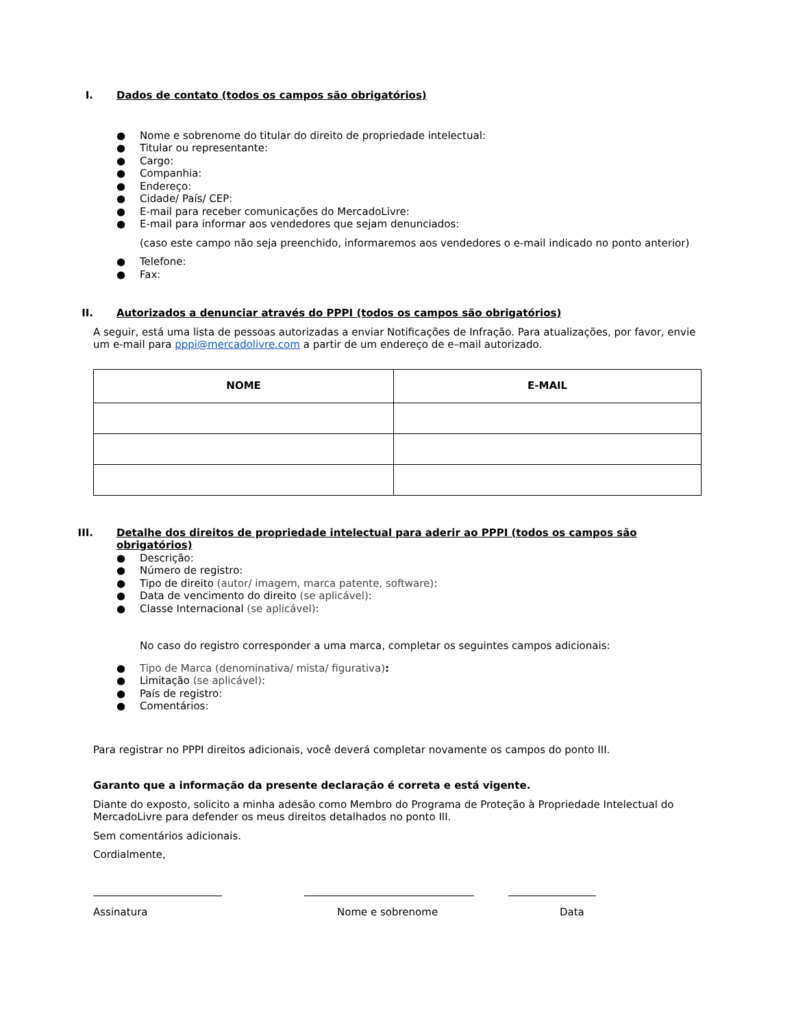I. Dados de contato (todos os campos são obrigatórios)
● Nome e sobrenome do titular do direito de propriedade intelectual:
● Titular ou representante:
● Cargo:
● Companhia:
● Endereço:
● Cidade/ País/ CEP:
● E-mail para receber comunicações do MercadoLivre:
● E-mail para informar aos vendedores que sejam denunciados:
(caso este campo não seja preenchido, informaremos aos vendedores o e-mail indicado no ponto anterior)
● Telefone:
● Fax:
II. Autorizados a denunciar através do PPPI (todos os campos são obrigatórios)
A seguir, está uma lista de pessoas autorizadas a enviar Notificações de Infração. Para atualizações, por favor, envie um e-mail para pppi@mercadolivre.com a partir de um endereço de e–mail autorizado.
| NOME | E-MAIL |
| --- | --- |
III. Detalhe dos direitos de propriedade intelectual para aderir ao PPPI (todos os campos são obrigatórios)
● Descrição:
● Número de registro:
● Tipo de direito (autor/ imagem, marca patente, software):
● Data de vencimento do direito (se aplicável):
● Classe Internacional (se aplicável):
No caso do registro corresponder a uma marca, completar os seguintes campos adicionais:
● Tipo de Marca (denominativa/ mista/ figurativa):
● Limitação (se aplicável):
● País de registro:
● Comentários:
Para registrar no PPPI direitos adicionais, você deverá completar novamente os campos do ponto III.
Garanto que a informação da presente declaração é correta e está vigente.
Diante do exposto, solicito a minha adesão como Membro do Programa de Proteção à Propriedade Intelectual do MercadoLivre para defender os meus direitos detalhados no ponto III.
Sem comentários adicionais.
Cordialmente,
Assinatura Nome e sobrenome Data